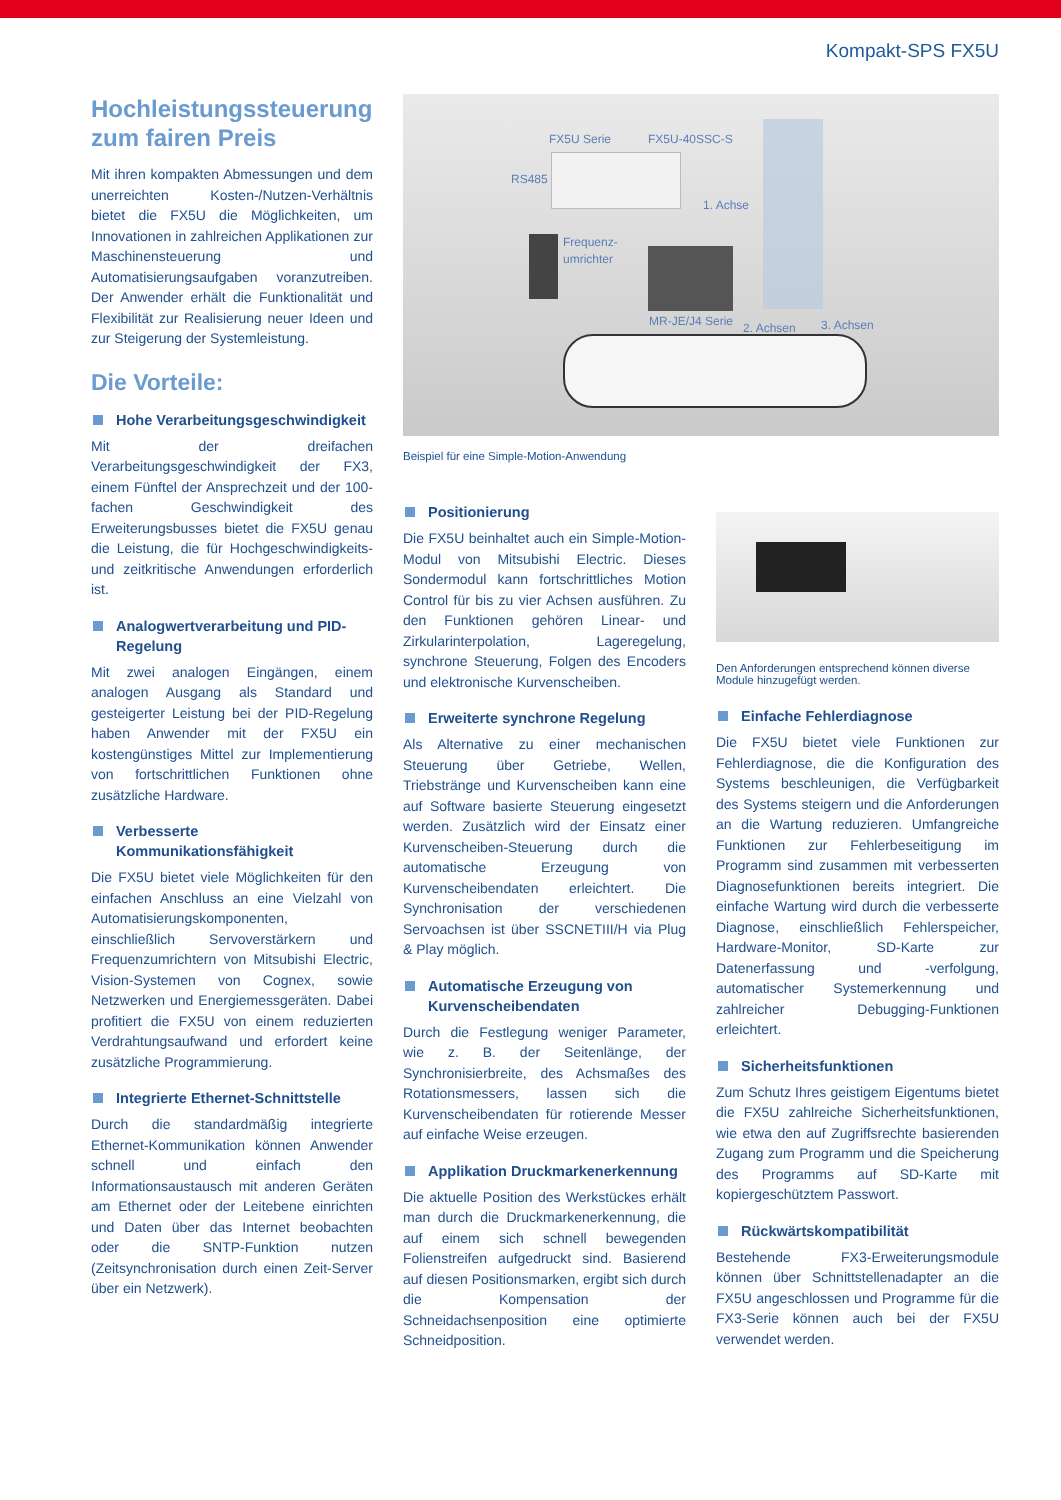Kompakt-SPS FX5U
Hochleistungssteuerung zum fairen Preis
Mit ihren kompakten Abmessungen und dem unerreichten Kosten-/Nutzen-Verhältnis bietet die FX5U die Möglichkeiten, um Innovationen in zahlreichen Applikationen zur Maschinensteuerung und Automatisierungsaufgaben voranzutreiben. Der Anwender erhält die Funktionalität und Flexibilität zur Realisierung neuer Ideen und zur Steigerung der Systemleistung.
Die Vorteile:
Hohe Verarbeitungsgeschwindigkeit
Mit der dreifachen Verarbeitungsgeschwindigkeit der FX3, einem Fünftel der Ansprechzeit und der 100-fachen Geschwindigkeit des Erweiterungsbusses bietet die FX5U genau die Leistung, die für Hochgeschwindigkeits- und zeitkritische Anwendungen erforderlich ist.
Analogwertverarbeitung und PID-Regelung
Mit zwei analogen Eingängen, einem analogen Ausgang als Standard und gesteigerter Leistung bei der PID-Regelung haben Anwender mit der FX5U ein kostengünstiges Mittel zur Implementierung von fortschrittlichen Funktionen ohne zusätzliche Hardware.
Verbesserte Kommunikationsfähigkeit
Die FX5U bietet viele Möglichkeiten für den einfachen Anschluss an eine Vielzahl von Automatisierungskomponenten, einschließlich Servoverstärkern und Frequenzumrichtern von Mitsubishi Electric, Vision-Systemen von Cognex, sowie Netzwerken und Energiemessgeräten. Dabei profitiert die FX5U von einem reduzierten Verdrahtungsaufwand und erfordert keine zusätzliche Programmierung.
Integrierte Ethernet-Schnittstelle
Durch die standardmäßig integrierte Ethernet-Kommunikation können Anwender schnell und einfach den Informationsaustausch mit anderen Geräten am Ethernet oder der Leitebene einrichten und Daten über das Internet beobachten oder die SNTP-Funktion nutzen (Zeitsynchronisation durch einen Zeit-Server über ein Netzwerk).
FX5U Serie FX5U-40SSC-S
RS485
1. Achse
Frequenz-
umrichter
MR-JE/J4 Serie 2. Achsen 3. Achsen
Beispiel für eine Simple-Motion-Anwendung
Positionierung
Die FX5U beinhaltet auch ein Simple-Motion-Modul von Mitsubishi Electric. Dieses Sondermodul kann fortschrittliches Motion Control für bis zu vier Achsen ausführen. Zu den Funktionen gehören Linear- und Zirkularinterpolation, Lageregelung, synchrone Steuerung, Folgen des Encoders und elektronische Kurvenscheiben.
Erweiterte synchrone Regelung
Als Alternative zu einer mechanischen Steuerung über Getriebe, Wellen, Triebstränge und Kurvenscheiben kann eine auf Software basierte Steuerung eingesetzt werden. Zusätzlich wird der Einsatz einer Kurvenscheiben-Steuerung durch die automatische Erzeugung von Kurvenscheibendaten erleichtert. Die Synchronisation der verschiedenen Servoachsen ist über SSCNETIII/H via Plug & Play möglich.
Automatische Erzeugung von Kurvenscheibendaten
Durch die Festlegung weniger Parameter, wie z. B. der Seitenlänge, der Synchronisierbreite, des Achsmaßes des Rotationsmessers, lassen sich die Kurvenscheibendaten für rotierende Messer auf einfache Weise erzeugen.
Applikation Druckmarkenerkennung
Die aktuelle Position des Werkstückes erhält man durch die Druckmarkenerkennung, die auf einem sich schnell bewegenden Folienstreifen aufgedruckt sind. Basierend auf diesen Positionsmarken, ergibt sich durch die Kompensation der Schneidachsenposition eine optimierte Schneidposition.
Den Anforderungen entsprechend können diverse Module hinzugefügt werden.
Einfache Fehlerdiagnose
Die FX5U bietet viele Funktionen zur Fehlerdiagnose, die die Konfiguration des Systems beschleunigen, die Verfügbarkeit des Systems steigern und die Anforderungen an die Wartung reduzieren. Umfangreiche Funktionen zur Fehlerbeseitigung im Programm sind zusammen mit verbesserten Diagnosefunktionen bereits integriert. Die einfache Wartung wird durch die verbesserte Diagnose, einschließlich Fehlerspeicher, Hardware-Monitor, SD-Karte zur Datenerfassung und -verfolgung, automatischer Systemerkennung und zahlreicher Debugging-Funktionen erleichtert.
Sicherheitsfunktionen
Zum Schutz Ihres geistigem Eigentums bietet die FX5U zahlreiche Sicherheitsfunktionen, wie etwa den auf Zugriffsrechte basierenden Zugang zum Programm und die Speicherung des Programms auf SD-Karte mit kopiergeschütztem Passwort.
Rückwärtskompatibilität
Bestehende FX3-Erweiterungsmodule können über Schnittstellenadapter an die FX5U angeschlossen und Programme für die FX3-Serie können auch bei der FX5U verwendet werden.